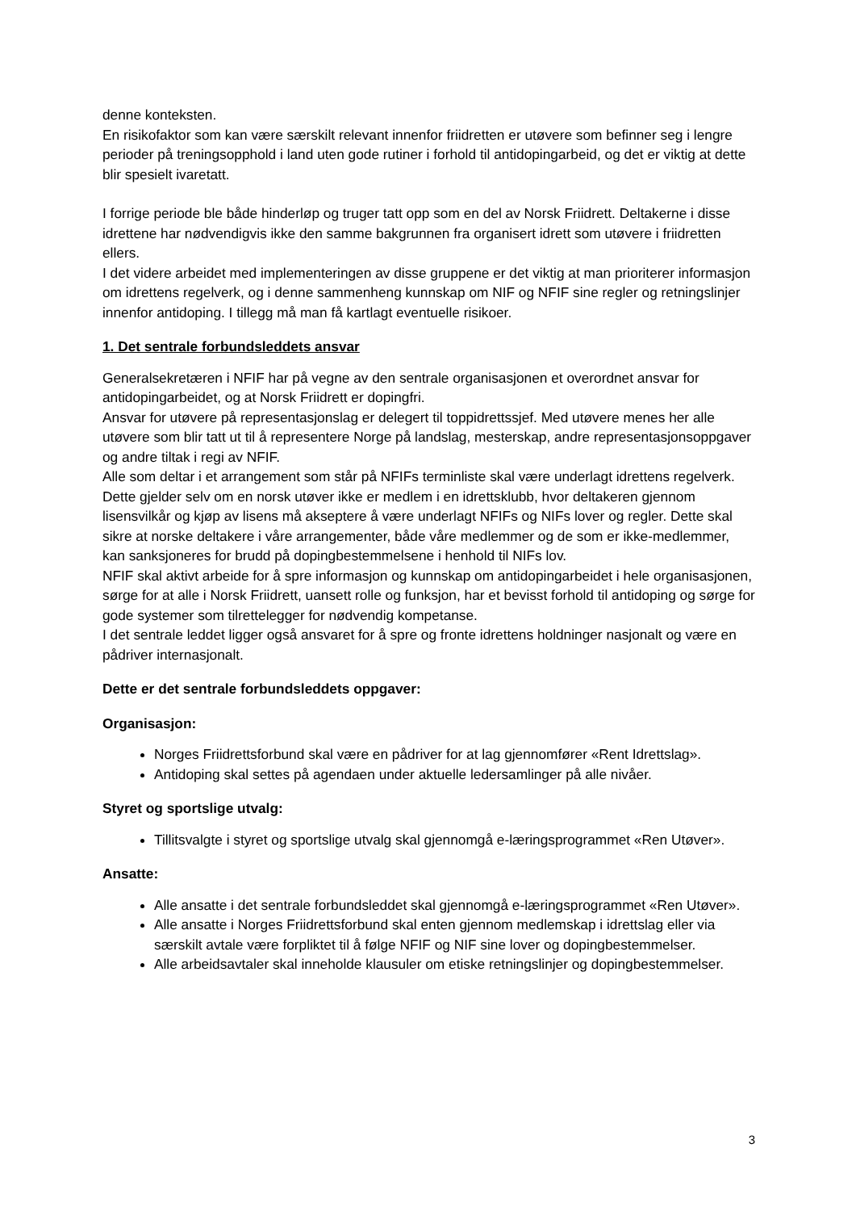denne konteksten.
En risikofaktor som kan være særskilt relevant innenfor friidretten er utøvere som befinner seg i lengre perioder på treningsopphold i land uten gode rutiner i forhold til antidopingarbeid, og det er viktig at dette blir spesielt ivaretatt.
I forrige periode ble både hinderløp og truger tatt opp som en del av Norsk Friidrett. Deltakerne i disse idrettene har nødvendigvis ikke den samme bakgrunnen fra organisert idrett som utøvere i friidretten ellers.
I det videre arbeidet med implementeringen av disse gruppene er det viktig at man prioriterer informasjon om idrettens regelverk, og i denne sammenheng kunnskap om NIF og NFIF sine regler og retningslinjer innenfor antidoping. I tillegg må man få kartlagt eventuelle risikoer.
1. Det sentrale forbundsleddets ansvar
Generalsekretæren i NFIF har på vegne av den sentrale organisasjonen et overordnet ansvar for antidopingarbeidet, og at Norsk Friidrett er dopingfri.
Ansvar for utøvere på representasjonslag er delegert til toppidrettssjef. Med utøvere menes her alle utøvere som blir tatt ut til å representere Norge på landslag, mesterskap, andre representasjonsoppgaver og andre tiltak i regi av NFIF.
Alle som deltar i et arrangement som står på NFIFs terminliste skal være underlagt idrettens regelverk. Dette gjelder selv om en norsk utøver ikke er medlem i en idrettsklubb, hvor deltakeren gjennom lisensvilkår og kjøp av lisens må akseptere å være underlagt NFIFs og NIFs lover og regler. Dette skal sikre at norske deltakere i våre arrangementer, både våre medlemmer og de som er ikke-medlemmer, kan sanksjoneres for brudd på dopingbestemmelsene i henhold til NIFs lov.
NFIF skal aktivt arbeide for å spre informasjon og kunnskap om antidopingarbeidet i hele organisasjonen, sørge for at alle i Norsk Friidrett, uansett rolle og funksjon, har et bevisst forhold til antidoping og sørge for gode systemer som tilrettelegger for nødvendig kompetanse.
I det sentrale leddet ligger også ansvaret for å spre og fronte idrettens holdninger nasjonalt og være en pådriver internasjonalt.
Dette er det sentrale forbundsleddets oppgaver:
Organisasjon:
Norges Friidrettsforbund skal være en pådriver for at lag gjennomfører «Rent Idrettslag».
Antidoping skal settes på agendaen under aktuelle ledersamlinger på alle nivåer.
Styret og sportslige utvalg:
Tillitsvalgte i styret og sportslige utvalg skal gjennomgå e-læringsprogrammet «Ren Utøver».
Ansatte:
Alle ansatte i det sentrale forbundsleddet skal gjennomgå e-læringsprogrammet «Ren Utøver».
Alle ansatte i Norges Friidrettsforbund skal enten gjennom medlemskap i idrettslag eller via særskilt avtale være forpliktet til å følge NFIF og NIF sine lover og dopingbestemmelser.
Alle arbeidsavtaler skal inneholde klausuler om etiske retningslinjer og dopingbestemmelser.
3